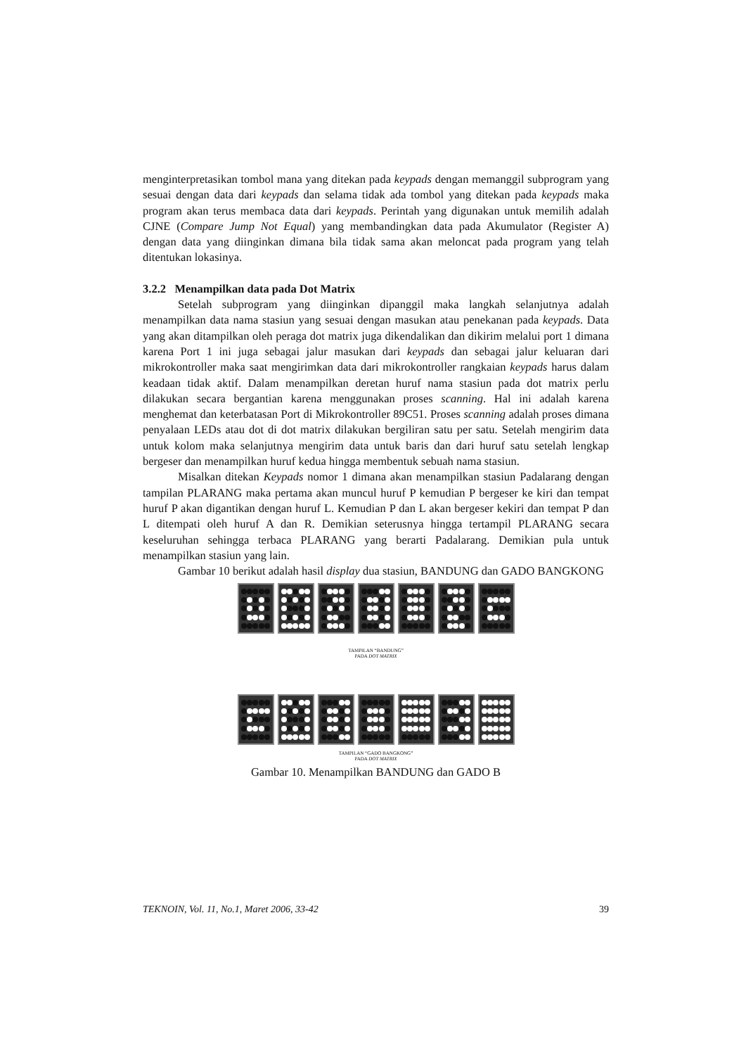menginterpretasikan tombol mana yang ditekan pada keypads dengan memanggil subprogram yang sesuai dengan data dari keypads dan selama tidak ada tombol yang ditekan pada keypads maka program akan terus membaca data dari keypads. Perintah yang digunakan untuk memilih adalah CJNE (Compare Jump Not Equal) yang membandingkan data pada Akumulator (Register A) dengan data yang diinginkan dimana bila tidak sama akan meloncat pada program yang telah ditentukan lokasinya.
3.2.2 Menampilkan data pada Dot Matrix
Setelah subprogram yang diinginkan dipanggil maka langkah selanjutnya adalah menampilkan data nama stasiun yang sesuai dengan masukan atau penekanan pada keypads. Data yang akan ditampilkan oleh peraga dot matrix juga dikendalikan dan dikirim melalui port 1 dimana karena Port 1 ini juga sebagai jalur masukan dari keypads dan sebagai jalur keluaran dari mikrokontroller maka saat mengirimkan data dari mikrokontroller rangkaian keypads harus dalam keadaan tidak aktif. Dalam menampilkan deretan huruf nama stasiun pada dot matrix perlu dilakukan secara bergantian karena menggunakan proses scanning. Hal ini adalah karena menghemat dan keterbatasan Port di Mikrokontroller 89C51. Proses scanning adalah proses dimana penyalaan LEDs atau dot di dot matrix dilakukan bergiliran satu per satu. Setelah mengirim data untuk kolom maka selanjutnya mengirim data untuk baris dan dari huruf satu setelah lengkap bergeser dan menampilkan huruf kedua hingga membentuk sebuah nama stasiun.
Misalkan ditekan Keypads nomor 1 dimana akan menampilkan stasiun Padalarang dengan tampilan PLARANG maka pertama akan muncul huruf P kemudian P bergeser ke kiri dan tempat huruf P akan digantikan dengan huruf L. Kemudian P dan L akan bergeser kekiri dan tempat P dan L ditempati oleh huruf A dan R. Demikian seterusnya hingga tertampil PLARANG secara keseluruhan sehingga terbaca PLARANG yang berarti Padalarang. Demikian pula untuk menampilkan stasiun yang lain.
Gambar 10 berikut adalah hasil display dua stasiun, BANDUNG dan GADO BANGKONG
TAMPILAN “BANDUNG”
PADA DOT MATRIX
TAMPILAN “GADO BANGKONG”
PADA DOT MATRIX
Gambar 10. Menampilkan BANDUNG dan GADO B
TEKNOIN, Vol. 11, No.1, Maret 2006, 33-42 39